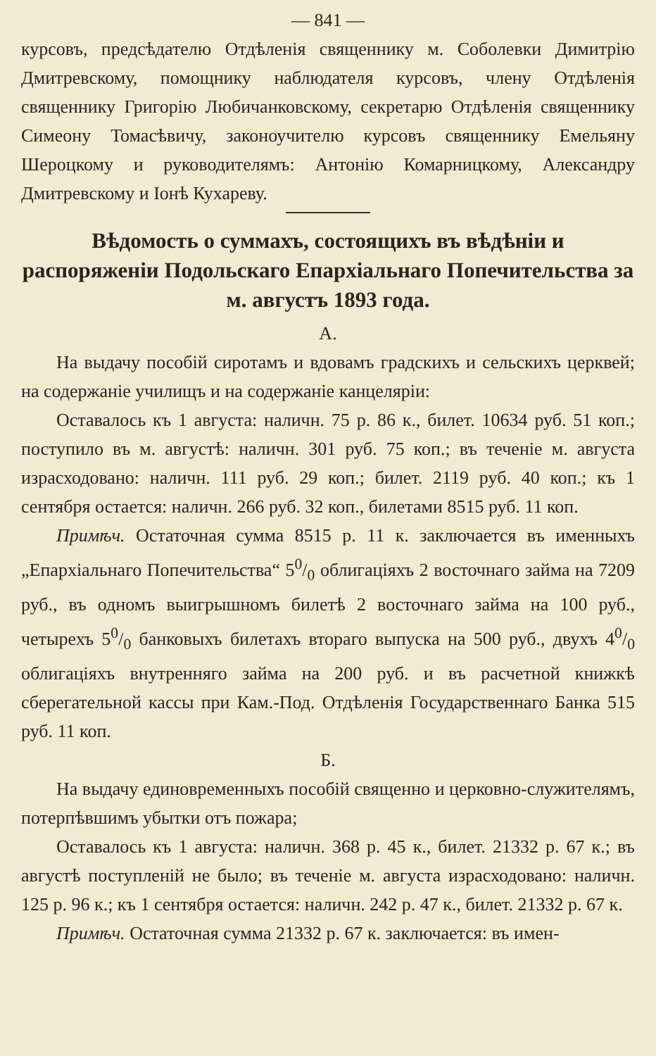— 841 —
курсовъ, предсѣдателю Отдѣленія священнику м. Соболевки Димитрію Дмитревскому, помощнику наблюдателя курсовъ, члену Отдѣленія священнику Григорію Любичанковскому, секретарю Отдѣленія священнику Симеону Томасѣвичу, законоучителю курсовъ священнику Емельяну Шероцкому и руководителямъ: Антонію Комарницкому, Александру Дмитревскому и Іонѣ Кухареву.
Вѣдомость о суммахъ, состоящихъ въ вѣдѣніи и распоряженіи Подольскаго Епархіальнаго Попечительства за м. августъ 1893 года.
А.
На выдачу пособій сиротамъ и вдовамъ градскихъ и сельскихъ церквей; на содержаніе училищъ и на содержаніе канцеляріи:
Оставалось къ 1 августа: наличн. 75 р. 86 к., билет. 10634 руб. 51 коп.; поступило въ м. августѣ: наличн. 301 руб. 75 коп.; въ теченіе м. августа израсходовано: наличн. 111 руб. 29 коп.; билет. 2119 руб. 40 коп.; къ 1 сентября остается: наличн. 266 руб. 32 коп., билетами 8515 руб. 11 коп.
Примѣч. Остаточная сумма 8515 р. 11 к. заключается въ именныхъ „Епархіальнаго Попечительства“ 50/0 облигаціяхъ 2 восточнаго займа на 7209 руб., въ одномъ выигрышномъ билетѣ 2 восточнаго займа на 100 руб., четырехъ 50/0 банковыхъ билетахъ втораго выпуска на 500 руб., двухъ 40/0 облигаціяхъ внутренняго займа на 200 руб. и въ расчетной книжкѣ сберегательной кассы при Кам.-Под. Отдѣленія Государственнаго Банка 515 руб. 11 коп.
Б.
На выдачу единовременныхъ пособій священно и церковно-служителямъ, потерпѣвшимъ убытки отъ пожара;
Оставалось къ 1 августа: наличн. 368 р. 45 к., билет. 21332 р. 67 к.; въ августѣ поступленій не было; въ теченіе м. августа израсходовано: наличн. 125 р. 96 к.; къ 1 сентября остается: наличн. 242 р. 47 к., билет. 21332 р. 67 к.
Примѣч. Остаточная сумма 21332 р. 67 к. заключается: въ имен-